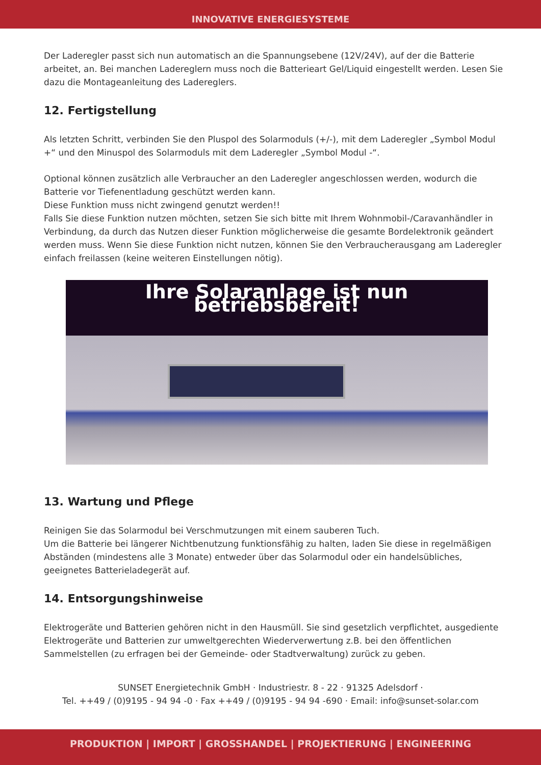INNOVATIVE ENERGIESYSTEME
Der Laderegler passt sich nun automatisch an die Spannungsebene (12V/24V), auf der die Batterie arbeitet, an. Bei manchen Ladereglern muss noch die Batterieart Gel/Liquid eingestellt werden. Lesen Sie dazu die Montageanleitung des Ladereglers.
12. Fertigstellung
Als letzten Schritt, verbinden Sie den Pluspol des Solarmoduls (+/-), mit dem Laderegler „Symbol Modul +“ und den Minuspol des Solarmoduls mit dem Laderegler „Symbol Modul -“.
Optional können zusätzlich alle Verbraucher an den Laderegler angeschlossen werden, wodurch die Batterie vor Tiefenentladung geschützt werden kann.
Diese Funktion muss nicht zwingend genutzt werden!!
Falls Sie diese Funktion nutzen möchten, setzen Sie sich bitte mit Ihrem Wohnmobil-/Caravanhändler in Verbindung, da durch das Nutzen dieser Funktion möglicherweise die gesamte Bordelektronik geändert werden muss. Wenn Sie diese Funktion nicht nutzen, können Sie den Verbraucherausgang am Laderegler einfach freilassen (keine weiteren Einstellungen nötig).
Ihre Solaranlage ist nun betriebsbereit!
13. Wartung und Pflege
Reinigen Sie das Solarmodul bei Verschmutzungen mit einem sauberen Tuch.
Um die Batterie bei längerer Nichtbenutzung funktionsfähig zu halten, laden Sie diese in regelmäßigen Abständen (mindestens alle 3 Monate) entweder über das Solarmodul oder ein handelsübliches, geeignetes Batterieladegerät auf.
14. Entsorgungshinweise
Elektrogeräte und Batterien gehören nicht in den Hausmüll. Sie sind gesetzlich verpflichtet, ausgediente Elektrogeräte und Batterien zur umweltgerechten Wiederverwertung z.B. bei den öffentlichen Sammelstellen (zu erfragen bei der Gemeinde- oder Stadtverwaltung) zurück zu geben.
SUNSET Energietechnik GmbH · Industriestr. 8 - 22 · 91325 Adelsdorf ·
Tel. ++49 / (0)9195 - 94 94 -0 · Fax ++49 / (0)9195 - 94 94 -690 · Email: info@sunset-solar.com
PRODUKTION | IMPORT | GROSSHANDEL | PROJEKTIERUNG | ENGINEERING